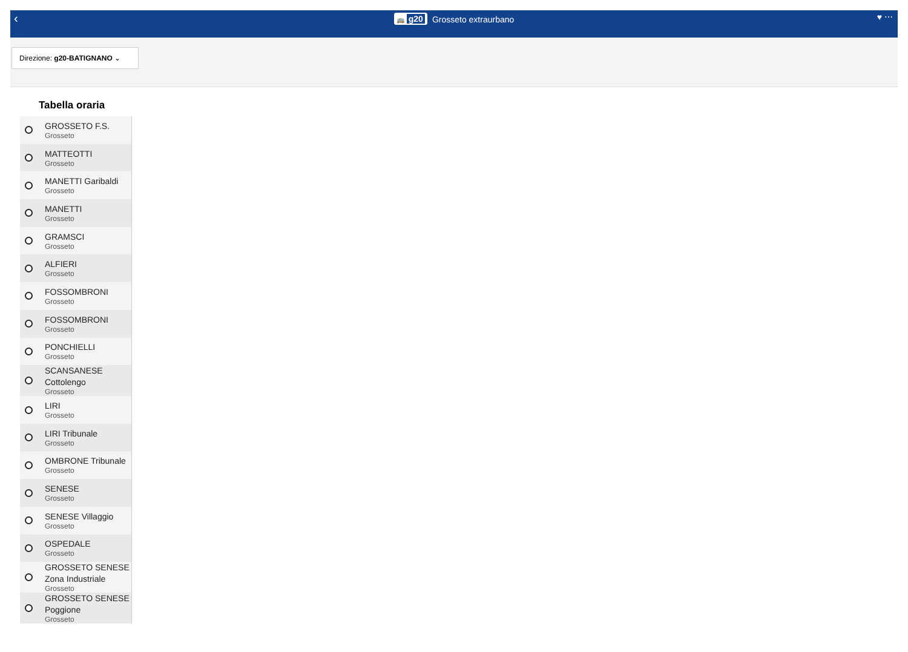‹ 🚌 g20 Grosseto extraurbano ♥ ⋯
Direzione: g20-BATIGNANO ⌄
Tabella oraria
GROSSETO F.S.
Grosseto
MATTEOTTI
Grosseto
MANETTI Garibaldi
Grosseto
MANETTI
Grosseto
GRAMSCI
Grosseto
ALFIERI
Grosseto
FOSSOMBRONI
Grosseto
FOSSOMBRONI
Grosseto
PONCHIELLI
Grosseto
SCANSANESE Cottolengo
Grosseto
LIRI
Grosseto
LIRI Tribunale
Grosseto
OMBRONE Tribunale
Grosseto
SENESE
Grosseto
SENESE Villaggio
Grosseto
OSPEDALE
Grosseto
GROSSETO SENESE Zona Industriale
Grosseto
GROSSETO SENESE Poggione
Grosseto